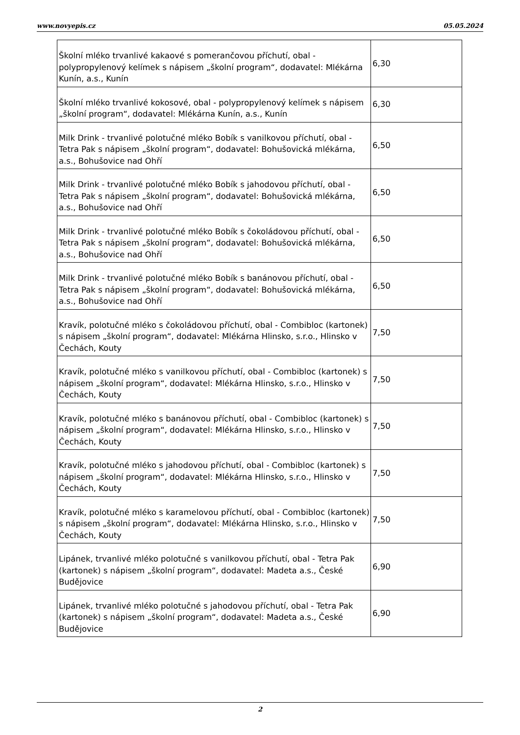www.novyepis.cz 05.05.2024
| Školní mléko trvanlivé kakaové s pomerančovou příchutí, obal - polypropylenový kelímek s nápisem „školní program“, dodavatel: Mlékárna Kunín, a.s., Kunín | 6,30 |
| Školní mléko trvanlivé kokosové, obal - polypropylenový kelímek s nápisem „školní program“, dodavatel: Mlékárna Kunín, a.s., Kunín | 6,30 |
| Milk Drink - trvanlivé polotučné mléko Bobík s vanilkovou příchutí, obal - Tetra Pak s nápisem „školní program“, dodavatel: Bohušovická mlékárna, a.s., Bohušovice nad Ohří | 6,50 |
| Milk Drink - trvanlivé polotučné mléko Bobík s jahodovou příchutí, obal - Tetra Pak s nápisem „školní program“, dodavatel: Bohušovická mlékárna, a.s., Bohušovice nad Ohří | 6,50 |
| Milk Drink - trvanlivé polotučné mléko Bobík s čokoládovou příchutí, obal - Tetra Pak s nápisem „školní program“, dodavatel: Bohušovická mlékárna, a.s., Bohušovice nad Ohří | 6,50 |
| Milk Drink - trvanlivé polotučné mléko Bobík s banánovou příchutí, obal - Tetra Pak s nápisem „školní program“, dodavatel: Bohušovická mlékárna, a.s., Bohušovice nad Ohří | 6,50 |
| Kravík, polotučné mléko s čokoládovou příchutí, obal - Combibloc (kartonek) s nápisem „školní program“, dodavatel: Mlékárna Hlinsko, s.r.o., Hlinsko v Čechách, Kouty | 7,50 |
| Kravík, polotučné mléko s vanilkovou příchutí, obal - Combibloc (kartonek) s nápisem „školní program“, dodavatel: Mlékárna Hlinsko, s.r.o., Hlinsko v Čechách, Kouty | 7,50 |
| Kravík, polotučné mléko s banánovou příchutí, obal - Combibloc (kartonek) s nápisem „školní program“, dodavatel: Mlékárna Hlinsko, s.r.o., Hlinsko v Čechách, Kouty | 7,50 |
| Kravík, polotučné mléko s jahodovou příchutí, obal - Combibloc (kartonek) s nápisem „školní program“, dodavatel: Mlékárna Hlinsko, s.r.o., Hlinsko v Čechách, Kouty | 7,50 |
| Kravík, polotučné mléko s karamelovou příchutí, obal - Combibloc (kartonek) s nápisem „školní program“, dodavatel: Mlékárna Hlinsko, s.r.o., Hlinsko v Čechách, Kouty | 7,50 |
| Lipánek, trvanlivé mléko polotučné s vanilkovou příchutí, obal - Tetra Pak (kartonek) s nápisem „školní program“, dodavatel: Madeta a.s., České Budějovice | 6,90 |
| Lipánek, trvanlivé mléko polotučné s jahodovou příchutí, obal - Tetra Pak (kartonek) s nápisem „školní program“, dodavatel: Madeta a.s., České Budějovice | 6,90 |
2